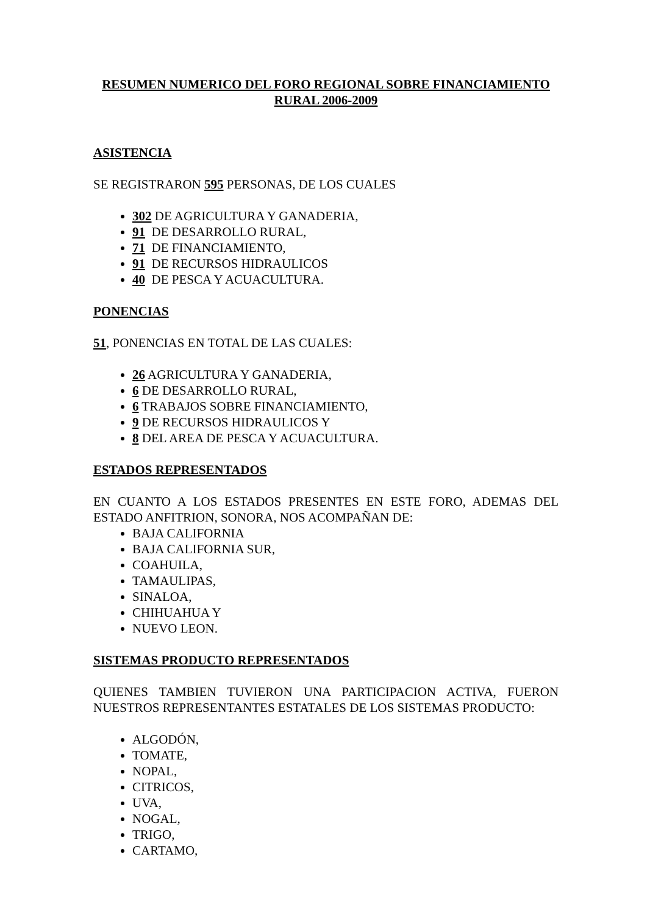RESUMEN NUMERICO DEL FORO REGIONAL SOBRE FINANCIAMIENTO RURAL 2006-2009
ASISTENCIA
SE REGISTRARON 595 PERSONAS, DE LOS CUALES
302 DE AGRICULTURA Y GANADERIA,
91 DE DESARROLLO RURAL,
71 DE FINANCIAMIENTO,
91 DE RECURSOS HIDRAULICOS
40 DE PESCA Y ACUACULTURA.
PONENCIAS
51, PONENCIAS EN TOTAL DE LAS CUALES:
26 AGRICULTURA Y GANADERIA,
6 DE DESARROLLO RURAL,
6 TRABAJOS SOBRE FINANCIAMIENTO,
9 DE RECURSOS HIDRAULICOS Y
8 DEL AREA DE PESCA Y ACUACULTURA.
ESTADOS REPRESENTADOS
EN CUANTO A LOS ESTADOS PRESENTES EN ESTE FORO, ADEMAS DEL ESTADO ANFITRION, SONORA, NOS ACOMPAÑAN DE:
BAJA CALIFORNIA
BAJA CALIFORNIA SUR,
COAHUILA,
TAMAULIPAS,
SINALOA,
CHIHUAHUA Y
NUEVO LEON.
SISTEMAS PRODUCTO REPRESENTADOS
QUIENES TAMBIEN TUVIERON UNA PARTICIPACION ACTIVA, FUERON NUESTROS REPRESENTANTES ESTATALES DE LOS SISTEMAS PRODUCTO:
ALGODÓN,
TOMATE,
NOPAL,
CITRICOS,
UVA,
NOGAL,
TRIGO,
CARTAMO,